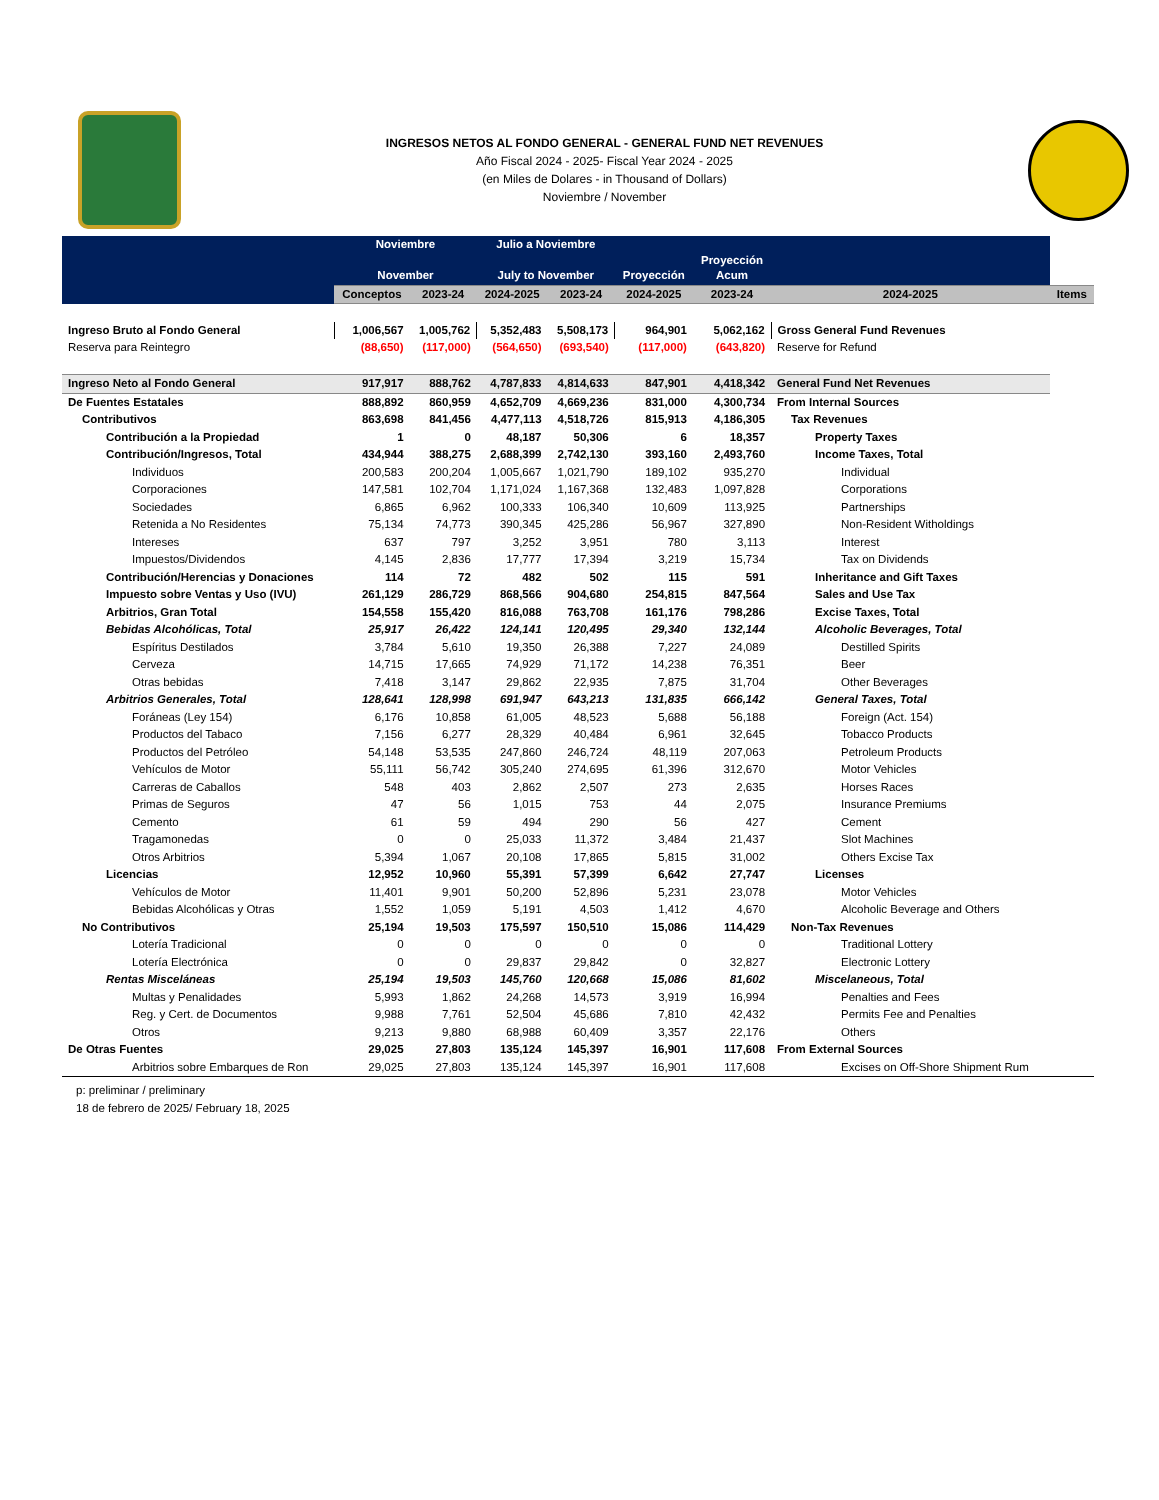INGRESOS NETOS AL FONDO GENERAL - GENERAL FUND NET REVENUES
Año Fiscal 2024 - 2025- Fiscal Year 2024 - 2025
(en Miles de Dolares - in Thousand of Dollars)
Noviembre / November
| | Noviembre November | | Julio a Noviembre July to November | | Proyección | Proyección Acum | | |
| --- | --- | --- | --- | --- | --- | --- | --- | --- |
| | Conceptos | 2023-24 | 2024-2025 | 2023-24 | 2024-2025 | 2023-24 | 2024-2025 | Items |
| Ingreso Bruto al Fondo General | 1,006,567 | 1,005,762 | 5,352,483 | 5,508,173 | 964,901 | 5,062,162 | Gross General Fund Revenues | |
| Reserva para Reintegro | (88,650) | (117,000) | (564,650) | (693,540) | (117,000) | (643,820) | Reserve for Refund | |
| Ingreso Neto al Fondo General | 917,917 | 888,762 | 4,787,833 | 4,814,633 | 847,901 | 4,418,342 | General Fund Net Revenues | |
| De Fuentes Estatales | 888,892 | 860,959 | 4,652,709 | 4,669,236 | 831,000 | 4,300,734 | From Internal Sources | |
| Contributivos | 863,698 | 841,456 | 4,477,113 | 4,518,726 | 815,913 | 4,186,305 | Tax Revenues | |
| Contribución a la Propiedad | 1 | 0 | 48,187 | 50,306 | 6 | 18,357 | Property Taxes | |
| Contribución/Ingresos, Total | 434,944 | 388,275 | 2,688,399 | 2,742,130 | 393,160 | 2,493,760 | Income Taxes, Total | |
| Individuos | 200,583 | 200,204 | 1,005,667 | 1,021,790 | 189,102 | 935,270 | Individual | |
| Corporaciones | 147,581 | 102,704 | 1,171,024 | 1,167,368 | 132,483 | 1,097,828 | Corporations | |
| Sociedades | 6,865 | 6,962 | 100,333 | 106,340 | 10,609 | 113,925 | Partnerships | |
| Retenida a No Residentes | 75,134 | 74,773 | 390,345 | 425,286 | 56,967 | 327,890 | Non-Resident Witholdings | |
| Intereses | 637 | 797 | 3,252 | 3,951 | 780 | 3,113 | Interest | |
| Impuestos/Dividendos | 4,145 | 2,836 | 17,777 | 17,394 | 3,219 | 15,734 | Tax on Dividends | |
| Contribución/Herencias y Donaciones | 114 | 72 | 482 | 502 | 115 | 591 | Inheritance and Gift Taxes | |
| Impuesto sobre Ventas y Uso (IVU) | 261,129 | 286,729 | 868,566 | 904,680 | 254,815 | 847,564 | Sales and Use Tax | |
| Arbitrios, Gran Total | 154,558 | 155,420 | 816,088 | 763,708 | 161,176 | 798,286 | Excise Taxes, Total | |
| Bebidas Alcohólicas, Total | 25,917 | 26,422 | 124,141 | 120,495 | 29,340 | 132,144 | Alcoholic Beverages, Total | |
| Espíritus Destilados | 3,784 | 5,610 | 19,350 | 26,388 | 7,227 | 24,089 | Destilled Spirits | |
| Cerveza | 14,715 | 17,665 | 74,929 | 71,172 | 14,238 | 76,351 | Beer | |
| Otras bebidas | 7,418 | 3,147 | 29,862 | 22,935 | 7,875 | 31,704 | Other Beverages | |
| Arbitrios Generales, Total | 128,641 | 128,998 | 691,947 | 643,213 | 131,835 | 666,142 | General Taxes, Total | |
| Foráneas (Ley 154) | 6,176 | 10,858 | 61,005 | 48,523 | 5,688 | 56,188 | Foreign (Act. 154) | |
| Productos del Tabaco | 7,156 | 6,277 | 28,329 | 40,484 | 6,961 | 32,645 | Tobacco Products | |
| Productos del Petróleo | 54,148 | 53,535 | 247,860 | 246,724 | 48,119 | 207,063 | Petroleum Products | |
| Vehículos de Motor | 55,111 | 56,742 | 305,240 | 274,695 | 61,396 | 312,670 | Motor Vehicles | |
| Carreras de Caballos | 548 | 403 | 2,862 | 2,507 | 273 | 2,635 | Horses Races | |
| Primas de Seguros | 47 | 56 | 1,015 | 753 | 44 | 2,075 | Insurance Premiums | |
| Cemento | 61 | 59 | 494 | 290 | 56 | 427 | Cement | |
| Tragamonedas | 0 | 0 | 25,033 | 11,372 | 3,484 | 21,437 | Slot Machines | |
| Otros Arbitrios | 5,394 | 1,067 | 20,108 | 17,865 | 5,815 | 31,002 | Others Excise Tax | |
| Licencias | 12,952 | 10,960 | 55,391 | 57,399 | 6,642 | 27,747 | Licenses | |
| Vehículos de Motor | 11,401 | 9,901 | 50,200 | 52,896 | 5,231 | 23,078 | Motor Vehicles | |
| Bebidas Alcohólicas y Otras | 1,552 | 1,059 | 5,191 | 4,503 | 1,412 | 4,670 | Alcoholic Beverage and Others | |
| No Contributivos | 25,194 | 19,503 | 175,597 | 150,510 | 15,086 | 114,429 | Non-Tax Revenues | |
| Lotería Tradicional | 0 | 0 | 0 | 0 | 0 | 0 | Traditional Lottery | |
| Lotería Electrónica | 0 | 0 | 29,837 | 29,842 | 0 | 32,827 | Electronic Lottery | |
| Rentas Misceláneas | 25,194 | 19,503 | 145,760 | 120,668 | 15,086 | 81,602 | Miscelaneous, Total | |
| Multas y Penalidades | 5,993 | 1,862 | 24,268 | 14,573 | 3,919 | 16,994 | Penalties and Fees | |
| Reg. y Cert. de Documentos | 9,988 | 7,761 | 52,504 | 45,686 | 7,810 | 42,432 | Permits Fee and Penalties | |
| Otros | 9,213 | 9,880 | 68,988 | 60,409 | 3,357 | 22,176 | Others | |
| De Otras Fuentes | 29,025 | 27,803 | 135,124 | 145,397 | 16,901 | 117,608 | From External Sources | |
| Arbitrios sobre Embarques de Ron | 29,025 | 27,803 | 135,124 | 145,397 | 16,901 | 117,608 | Excises on Off-Shore Shipment Rum | |
p: preliminar / preliminary
18 de febrero de 2025/ February 18, 2025